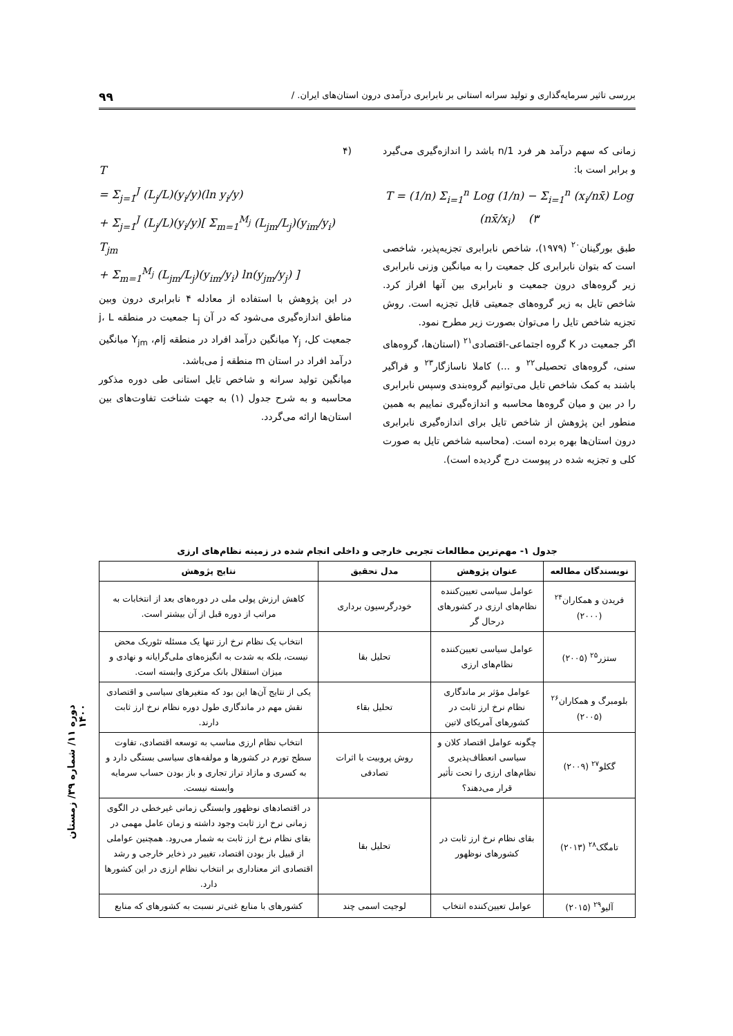بررسی تاثیر سرمایه‌گذاری و تولید سرانه استانی بر نابرابری درآمدی درون استان‌های ایران. / ۹۹
زمانی که سهم درآمد هر فرد 1/n باشد را اندازه‌گیری می‌گیرد و برابر است با:
T = (1/n) Σ<sub>i=1</sub><sup>n</sup> Log (1/n) − Σ<sub>i=1</sub><sup>n</sup> (x<sub>i</sub>/nx̄) Log (nx̄/x<sub>i</sub>) (۳
طبق بورگینان<sup>۲۰</sup> (۱۹۷۹)، شاخص نابرابری تجزیه‌پذیر، شاخصی است که بتوان نابرابری کل جمعیت را به میانگین وزنی نابرابری زیر گروه‌های درون جمعیت و نابرابری بین آنها افراز کرد. شاخص تایل به زیر گروه‌های جمعیتی قابل تجزیه است. روش تجزیه شاخص تایل را می‌توان بصورت زیر مطرح نمود.
اگر جمعیت در K گروه اجتماعی-اقتصادی<sup>۲۱</sup> (استان‌ها، گروه‌های سنی، گروه‌های تحصیلی<sup>۲۲</sup> و ...) کاملا ناسازگار<sup>۲۳</sup> و فراگیر باشند به کمک شاخص تایل می‌توانیم گروه‌بندی وسپس نابرابری را در بین و میان گروه‌ها محاسبه و اندازه‌گیری نماییم به همین منطور این پژوهش از شاخص تایل برای اندازه‌گیری نابرابری درون استان‌ها بهره برده است. (محاسبه شاخص تایل به صورت کلی و تجزیه شده در پیوست درج گردیده است).
(۴
T
= Σ<sub>j=1</sub><sup>J</sup> (L<sub>j</sub>/L)(y<sub>i</sub>/y)(ln y<sub>i</sub>/y)
+ Σ<sub>j=1</sub><sup>J</sup> (L<sub>j</sub>/L)(y<sub>i</sub>/y)[ Σ<sub>m=1</sub><sup>M<sub>j</sub></sup> (L<sub>jm</sub>/L<sub>j</sub>)(y<sub>im</sub>/y<sub>i</sub>) T<sub>jm</sub>
+ Σ<sub>m=1</sub><sup>M<sub>j</sub></sup> (L<sub>jm</sub>/L<sub>j</sub>)(y<sub>im</sub>/y<sub>i</sub>) ln(y<sub>jm</sub>/y<sub>j</sub>) ]
در این پژوهش با استفاده از معادله ۴ نابرابری درون وبین مناطق اندازه‌گیری می‌شود که در آن L<sub>j</sub> جمعیت در منطقه j، L جمعیت کل، Y<sub>j</sub> میانگین درآمد افراد در منطقه jام، Y<sub>jm</sub> میانگین درآمد افراد در استان m منطقه j می‌باشد.
میانگین تولید سرانه و شاخص تایل استانی طی دوره مذکور محاسبه و به شرح جدول (۱) به جهت شناخت تفاوت‌های بین استان‌ها ارائه می‌گردد.
جدول ۱- مهم‌ترین مطالعات تجربی خارجی و داخلی انجام شده در زمینه نظام‌های ارزی
| نویسندگان مطالعه | عنوان پژوهش | مدل تحقیق | نتایج پژوهش |
| --- | --- | --- | --- |
| فریدن و همکاران<sup>۲۴</sup> (۲۰۰۰) | عوامل سیاسی تعیین‌کننده نظام‌های ارزی در کشورهای درحال گر | خودرگرسیون برداری | کاهش ارزش پولی ملی در دوره‌های بعد از انتخابات به مراتب از دوره قبل از آن بیشتر است. |
| ستزر<sup>۲۵</sup> (۲۰۰۵) | عوامل سیاسی تعیین‌کننده نظام‌های ارزی | تحلیل بقا | انتخاب یک نظام نرخ ارز تنها یک مسئله تئوریک محض نیست، بلکه به شدت به انگیزه‌های ملی‌گرایانه و نهادی و میزان استقلال بانک مرکزی وابسته است. |
| بلومبرگ و همکاران<sup>۲۶</sup> (۲۰۰۵) | عوامل مؤثر بر ماندگاری نظام نرخ ارز ثابت در کشورهای آمریکای لاتین | تحلیل بقاء | یکی از نتایج آن‌ها این بود که متغیرهای سیاسی و اقتصادی نقش مهم در ماندگاری طول دوره نظام نرخ ارز ثابت دارند. |
| گکلو<sup>۲۷</sup> (۲۰۰۹) | چگونه عوامل اقتصاد کلان و سیاسی انعطاف‌پذیری نظام‌های ارزی را تحت تأثیر قرار می‌دهند؟ | روش پروبیت با اثرات تصادفی | انتخاب نظام ارزی مناسب به توسعه اقتصادی، تفاوت سطح تورم در کشورها و مولفه‌های سیاسی بستگی دارد و به کسری و مازاد تراز تجاری و باز بودن حساب سرمایه وابسته نیست. |
| تامگک<sup>۲۸</sup> (۲۰۱۳) | بقای نظام نرخ ارز ثابت در کشورهای نوظهور | تحلیل بقا | در اقتصادهای نوظهور وابستگی زمانی غیرخطی در الگوی زمانی نرخ ارز ثابت وجود داشته و زمان عامل مهمی در بقای نظام نرخ ارز ثابت به شمار می‌رود. همچنین عواملی از قبیل باز بودن اقتصاد، تغییر در ذخایر خارجی و رشد اقتصادی اثر معناداری بر انتخاب نظام ارزی در این کشورها دارد. |
| آلیو<sup>۲۹</sup> (۲۰۱۵) | عوامل تعیین‌کننده انتخاب | لوجیت اسمی چند | کشورهای با منابع غنی‌تر نسبت به کشورهای که منابع |
دوره ۱۱/ شماره ۳۹/ زمستان ۱۴۰۰